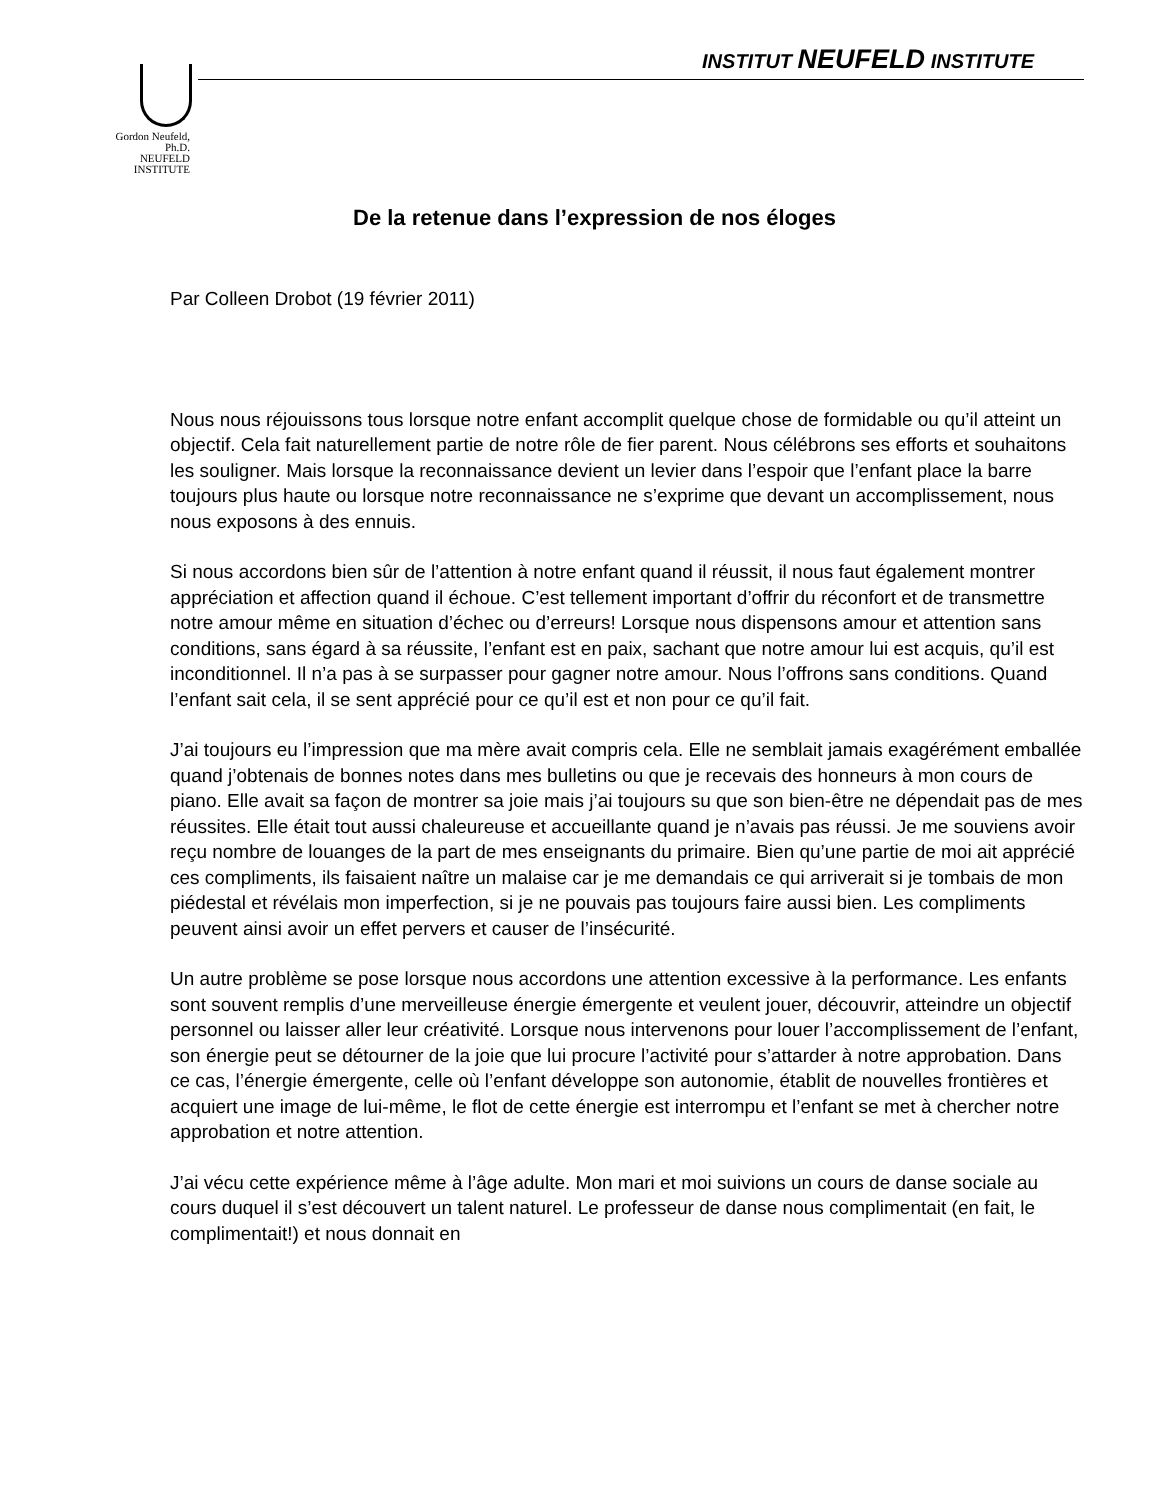Gordon Neufeld, Ph.D.
NEUFELD
INSTITUTE
INSTITUT NEUFELD INSTITUTE
De la retenue dans l’expression de nos éloges
Par Colleen Drobot (19 février 2011)
Nous nous réjouissons tous lorsque notre enfant accomplit quelque chose de formidable ou qu’il atteint un objectif. Cela fait naturellement partie de notre rôle de fier parent. Nous célébrons ses efforts et souhaitons les souligner. Mais lorsque la reconnaissance devient un levier dans l’espoir que l’enfant place la barre toujours plus haute ou lorsque notre reconnaissance ne s’exprime que devant un accomplissement, nous nous exposons à des ennuis.
Si nous accordons bien sûr de l’attention à notre enfant quand il réussit, il nous faut également montrer appréciation et affection quand il échoue. C’est tellement important d’offrir du réconfort et de transmettre notre amour même en situation d’échec ou d’erreurs! Lorsque nous dispensons amour et attention sans conditions, sans égard à sa réussite, l’enfant est en paix, sachant que notre amour lui est acquis, qu’il est inconditionnel. Il n’a pas à se surpasser pour gagner notre amour. Nous l’offrons sans conditions. Quand l’enfant sait cela, il se sent apprécié pour ce qu’il est et non pour ce qu’il fait.
J’ai toujours eu l’impression que ma mère avait compris cela. Elle ne semblait jamais exagérément emballée quand j’obtenais de bonnes notes dans mes bulletins ou que je recevais des honneurs à mon cours de piano. Elle avait sa façon de montrer sa joie mais j’ai toujours su que son bien-être ne dépendait pas de mes réussites. Elle était tout aussi chaleureuse et accueillante quand je n’avais pas réussi. Je me souviens avoir reçu nombre de louanges de la part de mes enseignants du primaire. Bien qu’une partie de moi ait apprécié ces compliments, ils faisaient naître un malaise car je me demandais ce qui arriverait si je tombais de mon piédestal et révélais mon imperfection, si je ne pouvais pas toujours faire aussi bien. Les compliments peuvent ainsi avoir un effet pervers et causer de l’insécurité.
Un autre problème se pose lorsque nous accordons une attention excessive à la performance. Les enfants sont souvent remplis d’une merveilleuse énergie émergente et veulent jouer, découvrir, atteindre un objectif personnel ou laisser aller leur créativité. Lorsque nous intervenons pour louer l’accomplissement de l’enfant, son énergie peut se détourner de la joie que lui procure l’activité pour s’attarder à notre approbation. Dans ce cas, l’énergie émergente, celle où l’enfant développe son autonomie, établit de nouvelles frontières et acquiert une image de lui-même, le flot de cette énergie est interrompu et l’enfant se met à chercher notre approbation et notre attention.
J’ai vécu cette expérience même à l’âge adulte. Mon mari et moi suivions un cours de danse sociale au cours duquel il s’est découvert un talent naturel. Le professeur de danse nous complimentait (en fait, le complimentait!) et nous donnait en